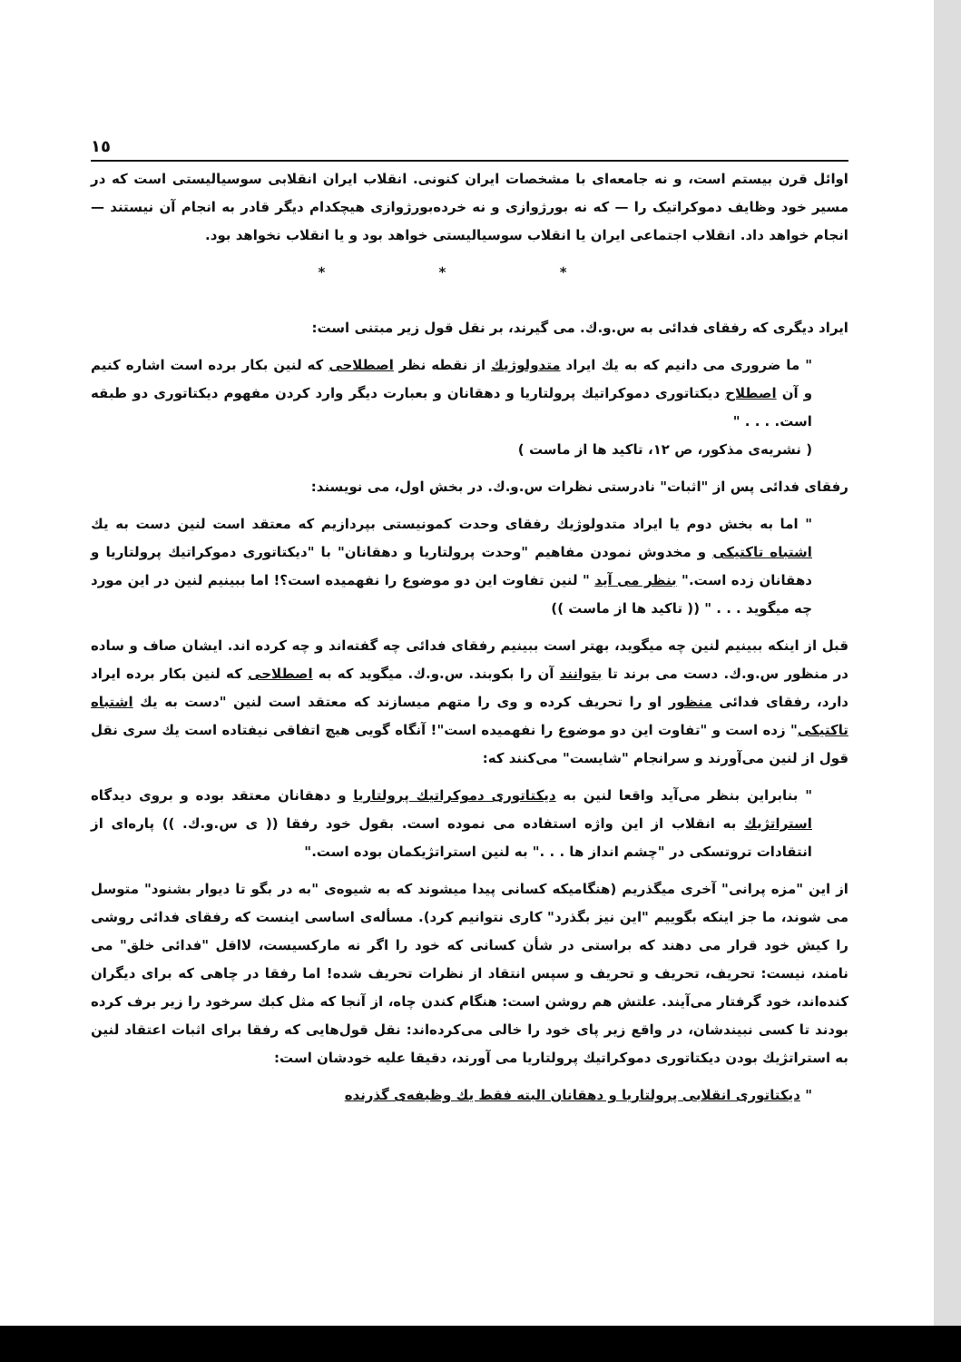١٥
اوائل قرن بیستم است، و نه جامعه‌ای با مشخصات ایران کنونی. انقلاب ایران انقلابی سوسیالیستی است که در مسیر خود وظایف دموکراتیک را — که نه بورژوازی و نه خرده‌بورژوازی هیچکدام دیگر قادر به انجام آن نیستند — انجام خواهد داد. انقلاب اجتماعی ایران یا انقلاب سوسیالیستی خواهد بود و یا انقلاب نخواهد بود.
* * *
ایراد دیگری که رفقای فدائی به س.و.ك. می گیرند، بر نقل قول زیر مبتنی است:
" ما ضروری می دانیم که به یك ایراد متدولوژیك از نقطه نظر اصطلاحی که لنین بکار برده است اشاره کنیم و آن اصطلاح دیکتاتوری دموکراتیك پرولتاریا و دهقانان و بعبارت دیگر وارد کردن مفهوم دیکتاتوری دو طبقه است. . . . "
( نشریه‌ی مذکور، ص ۱۲، تاکید ها از ماست )
رفقای فدائی پس از "اثبات" نادرستی نظرات س.و.ك. در بخش اول، می نویسند:
" اما به بخش دوم یا ایراد متدولوژیك رفقای وحدت کمونیستی بپردازیم که معتقد است لنین دست به یك اشتباه تاکتیکی و مخدوش نمودن مفاهیم "وحدت پرولتاریا و دهقانان" با "دیکتاتوری دموکراتیك پرولتاریا و دهقانان زده است." بنظر می آید " لنین تفاوت این دو موضوع را نفهمیده است؟! اما ببینیم لنین در این مورد چه میگوید . . . " (( تاکید ها از ماست ))
قبل از اینکه ببینیم لنین چه میگوید، بهتر است ببینیم رفقای فدائی چه گفته‌اند و چه کرده اند. ایشان صاف و ساده در منظور س.و.ك. دست می برند تا بتوانند آن را بکوبند. س.و.ك. میگوید که به اصطلاحی که لنین بکار برده ایراد دارد، رفقای فدائی منظور او را تحریف کرده و وی را متهم میسازند که معتقد است لنین "دست به یك اشتباه تاکتیکی" زده است و "تفاوت این دو موضوع را نفهمیده است"! آنگاه گویی هیچ اتفاقی نیفتاده است یك سری نقل قول از لنین می‌آورند و سرانجام "شایست" می‌کنند که:
" بنابراین بنظر می‌آید واقعا لنین به دیکتاتوری دموکراتیك پرولتاریا و دهقانان معتقد بوده و بروی دیدگاه استراتژیك به انقلاب از این واژه استفاده می نموده است. بقول خود رفقا (( ی س.و.ك. )) پاره‌ای از انتقادات تروتسکی در "چشم انداز ها . . ." به لنین استراتژیکمان بوده است."
از این "مزه پرانی" آخری میگذریم (هنگامیکه کسانی پیدا میشوند که به شیوه‌ی "به در بگو تا دیوار بشنود" متوسل می شوند، ما جز اینکه بگوییم "این نیز بگذرد" کاری نتوانیم کرد). مسأله‌ی اساسی اینست که رفقای فدائی روشی را کیش خود قرار می دهند که براستی در شأن کسانی که خود را اگر نه مارکسیست، لااقل "فدائی خلق" می نامند، نیست: تحریف، تحریف و تحریف و سپس انتقاد از نظرات تحریف شده! اما رفقا در چاهی که برای دیگران کنده‌اند، خود گرفتار می‌آیند. علتش هم روشن است: هنگام کندن چاه، از آنجا که مثل کبك سرخود را زیر برف کرده بودند تا کسی نبیندشان، در واقع زیر پای خود را خالی می‌کرده‌اند: نقل قول‌هایی که رفقا برای اثبات اعتقاد لنین به استراتژیك بودن دیکتاتوری دموکراتیك پرولتاریا می آورند، دقیقا علیه خودشان است:
" دیکتاتوری انقلابی پرولتاریا و دهقانان البته فقط یك وظیفه‌ی گذرنده